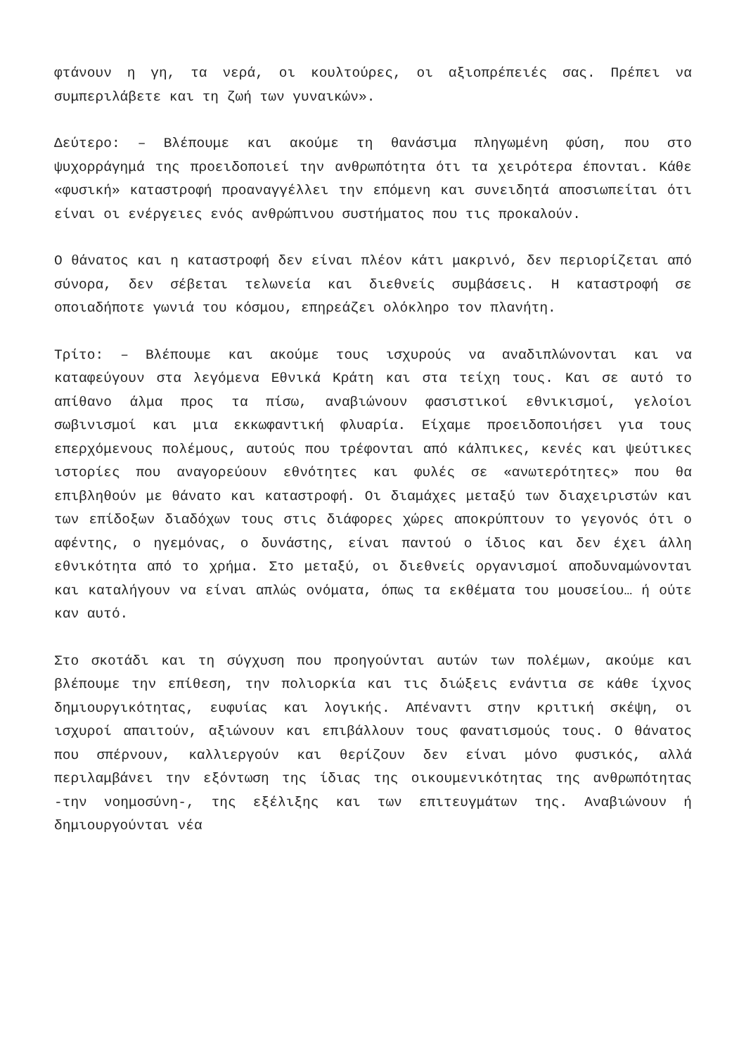φτάνουν η γη, τα νερά, οι κουλτούρες, οι αξιοπρέπειές σας. Πρέπει να συμπεριλάβετε και τη ζωή των γυναικών».
Δεύτερο: – Βλέπουμε και ακούμε τη θανάσιμα πληγωμένη φύση, που στο ψυχορράγημά της προειδοποιεί την ανθρωπότητα ότι τα χειρότερα έπονται. Κάθε «φυσική» καταστροφή προαναγγέλλει την επόμενη και συνειδητά αποσιωπείται ότι είναι οι ενέργειες ενός ανθρώπινου συστήματος που τις προκαλούν.
Ο θάνατος και η καταστροφή δεν είναι πλέον κάτι μακρινό, δεν περιορίζεται από σύνορα, δεν σέβεται τελωνεία και διεθνείς συμβάσεις. Η καταστροφή σε οποιαδήποτε γωνιά του κόσμου, επηρεάζει ολόκληρο τον πλανήτη.
Τρίτο: – Βλέπουμε και ακούμε τους ισχυρούς να αναδιπλώνονται και να καταφεύγουν στα λεγόμενα Εθνικά Κράτη και στα τείχη τους. Και σε αυτό το απίθανο άλμα προς τα πίσω, αναβιώνουν φασιστικοί εθνικισμοί, γελοίοι σωβινισμοί και μια εκκωφαντική φλυαρία. Είχαμε προειδοποιήσει για τους επερχόμενους πολέμους, αυτούς που τρέφονται από κάλπικες, κενές και ψεύτικες ιστορίες που αναγορεύουν εθνότητες και φυλές σε «ανωτερότητες» που θα επιβληθούν με θάνατο και καταστροφή. Οι διαμάχες μεταξύ των διαχειριστών και των επίδοξων διαδόχων τους στις διάφορες χώρες αποκρύπτουν το γεγονός ότι ο αφέντης, ο ηγεμόνας, ο δυνάστης, είναι παντού ο ίδιος και δεν έχει άλλη εθνικότητα από το χρήμα. Στο μεταξύ, οι διεθνείς οργανισμοί αποδυναμώνονται και καταλήγουν να είναι απλώς ονόματα, όπως τα εκθέματα του μουσείου… ή ούτε καν αυτό.
Στο σκοτάδι και τη σύγχυση που προηγούνται αυτών των πολέμων, ακούμε και βλέπουμε την επίθεση, την πολιορκία και τις διώξεις ενάντια σε κάθε ίχνος δημιουργικότητας, ευφυίας και λογικής. Απέναντι στην κριτική σκέψη, οι ισχυροί απαιτούν, αξιώνουν και επιβάλλουν τους φανατισμούς τους. Ο θάνατος που σπέρνουν, καλλιεργούν και θερίζουν δεν είναι μόνο φυσικός, αλλά περιλαμβάνει την εξόντωση της ίδιας της οικουμενικότητας της ανθρωπότητας -την νοημοσύνη-, της εξέλιξης και των επιτευγμάτων της. Αναβιώνουν ή δημιουργούνται νέα